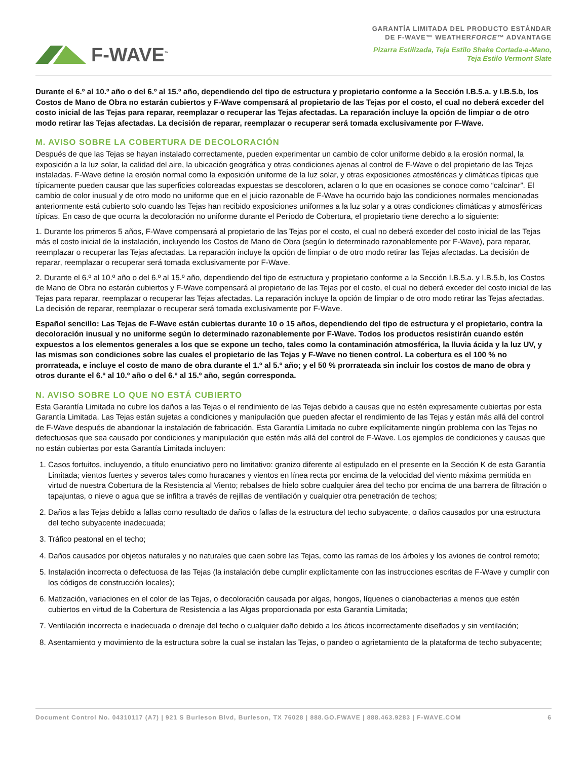F-WAVE<sup>™</sup>
GARANTÍA LIMITADA DEL PRODUCTO ESTÁNDAR
DE F-WAVE™ WEATHERFORCE™ ADVANTAGE
Pizarra Estilizada, Teja Estilo Shake Cortada-a-Mano,
Teja Estilo Vermont Slate
Durante el 6.º al 10.º año o del 6.º al 15.º año, dependiendo del tipo de estructura y propietario conforme a la Sección I.B.5.a. y I.B.5.b, los Costos de Mano de Obra no estarán cubiertos y F-Wave compensará al propietario de las Tejas por el costo, el cual no deberá exceder del costo inicial de las Tejas para reparar, reemplazar o recuperar las Tejas afectadas. La reparación incluye la opción de limpiar o de otro modo retirar las Tejas afectadas. La decisión de reparar, reemplazar o recuperar será tomada exclusivamente por F-Wave.
M. AVISO SOBRE LA COBERTURA DE DECOLORACIÓN
Después de que las Tejas se hayan instalado correctamente, pueden experimentar un cambio de color uniforme debido a la erosión normal, la exposición a la luz solar, la calidad del aire, la ubicación geográfica y otras condiciones ajenas al control de F-Wave o del propietario de las Tejas instaladas. F-Wave define la erosión normal como la exposición uniforme de la luz solar, y otras exposiciones atmosféricas y climáticas típicas que típicamente pueden causar que las superficies coloreadas expuestas se descoloren, aclaren o lo que en ocasiones se conoce como “calcinar”. El cambio de color inusual y de otro modo no uniforme que en el juicio razonable de F-Wave ha ocurrido bajo las condiciones normales mencionadas anteriormente está cubierto solo cuando las Tejas han recibido exposiciones uniformes a la luz solar y a otras condiciones climáticas y atmosféricas típicas. En caso de que ocurra la decoloración no uniforme durante el Período de Cobertura, el propietario tiene derecho a lo siguiente:
1. Durante los primeros 5 años, F-Wave compensará al propietario de las Tejas por el costo, el cual no deberá exceder del costo inicial de las Tejas más el costo inicial de la instalación, incluyendo los Costos de Mano de Obra (según lo determinado razonablemente por F-Wave), para reparar, reemplazar o recuperar las Tejas afectadas. La reparación incluye la opción de limpiar o de otro modo retirar las Tejas afectadas. La decisión de reparar, reemplazar o recuperar será tomada exclusivamente por F-Wave.
2. Durante el 6.º al 10.º año o del 6.º al 15.º año, dependiendo del tipo de estructura y propietario conforme a la Sección I.B.5.a. y I.B.5.b, los Costos de Mano de Obra no estarán cubiertos y F-Wave compensará al propietario de las Tejas por el costo, el cual no deberá exceder del costo inicial de las Tejas para reparar, reemplazar o recuperar las Tejas afectadas. La reparación incluye la opción de limpiar o de otro modo retirar las Tejas afectadas. La decisión de reparar, reemplazar o recuperar será tomada exclusivamente por F-Wave.
Español sencillo: Las Tejas de F-Wave están cubiertas durante 10 o 15 años, dependiendo del tipo de estructura y el propietario, contra la decoloración inusual y no uniforme según lo determinado razonablemente por F-Wave. Todos los productos resistirán cuando estén expuestos a los elementos generales a los que se expone un techo, tales como la contaminación atmosférica, la lluvia ácida y la luz UV, y las mismas son condiciones sobre las cuales el propietario de las Tejas y F-Wave no tienen control. La cobertura es el 100 % no prorrateada, e incluye el costo de mano de obra durante el 1.º al 5.º año; y el 50 % prorrateada sin incluir los costos de mano de obra y otros durante el 6.º al 10.º año o del 6.º al 15.º año, según corresponda.
N. AVISO SOBRE LO QUE NO ESTÁ CUBIERTO
Esta Garantía Limitada no cubre los daños a las Tejas o el rendimiento de las Tejas debido a causas que no estén expresamente cubiertas por esta Garantía Limitada. Las Tejas están sujetas a condiciones y manipulación que pueden afectar el rendimiento de las Tejas y están más allá del control de F-Wave después de abandonar la instalación de fabricación. Esta Garantía Limitada no cubre explícitamente ningún problema con las Tejas no defectuosas que sea causado por condiciones y manipulación que estén más allá del control de F-Wave. Los ejemplos de condiciones y causas que no están cubiertas por esta Garantía Limitada incluyen:
1. Casos fortuitos, incluyendo, a título enunciativo pero no limitativo: granizo diferente al estipulado en el presente en la Sección K de esta Garantía Limitada; vientos fuertes y severos tales como huracanes y vientos en línea recta por encima de la velocidad del viento máxima permitida en virtud de nuestra Cobertura de la Resistencia al Viento; rebalses de hielo sobre cualquier área del techo por encima de una barrera de filtración o tapajuntas, o nieve o agua que se infiltra a través de rejillas de ventilación y cualquier otra penetración de techos;
2. Daños a las Tejas debido a fallas como resultado de daños o fallas de la estructura del techo subyacente, o daños causados por una estructura del techo subyacente inadecuada;
3. Tráfico peatonal en el techo;
4. Daños causados por objetos naturales y no naturales que caen sobre las Tejas, como las ramas de los árboles y los aviones de control remoto;
5. Instalación incorrecta o defectuosa de las Tejas (la instalación debe cumplir explícitamente con las instrucciones escritas de F-Wave y cumplir con los códigos de construcción locales);
6. Matización, variaciones en el color de las Tejas, o decoloración causada por algas, hongos, líquenes o cianobacterias a menos que estén cubiertos en virtud de la Cobertura de Resistencia a las Algas proporcionada por esta Garantía Limitada;
7. Ventilación incorrecta e inadecuada o drenaje del techo o cualquier daño debido a los áticos incorrectamente diseñados y sin ventilación;
8. Asentamiento y movimiento de la estructura sobre la cual se instalan las Tejas, o pandeo o agrietamiento de la plataforma de techo subyacente;
Document Control No. 04310117 (A7) | 921 S Burleson Blvd, Burleson, TX 76028 | 888.GO.FWAVE | 888.463.9283 | F-WAVE.COM 6